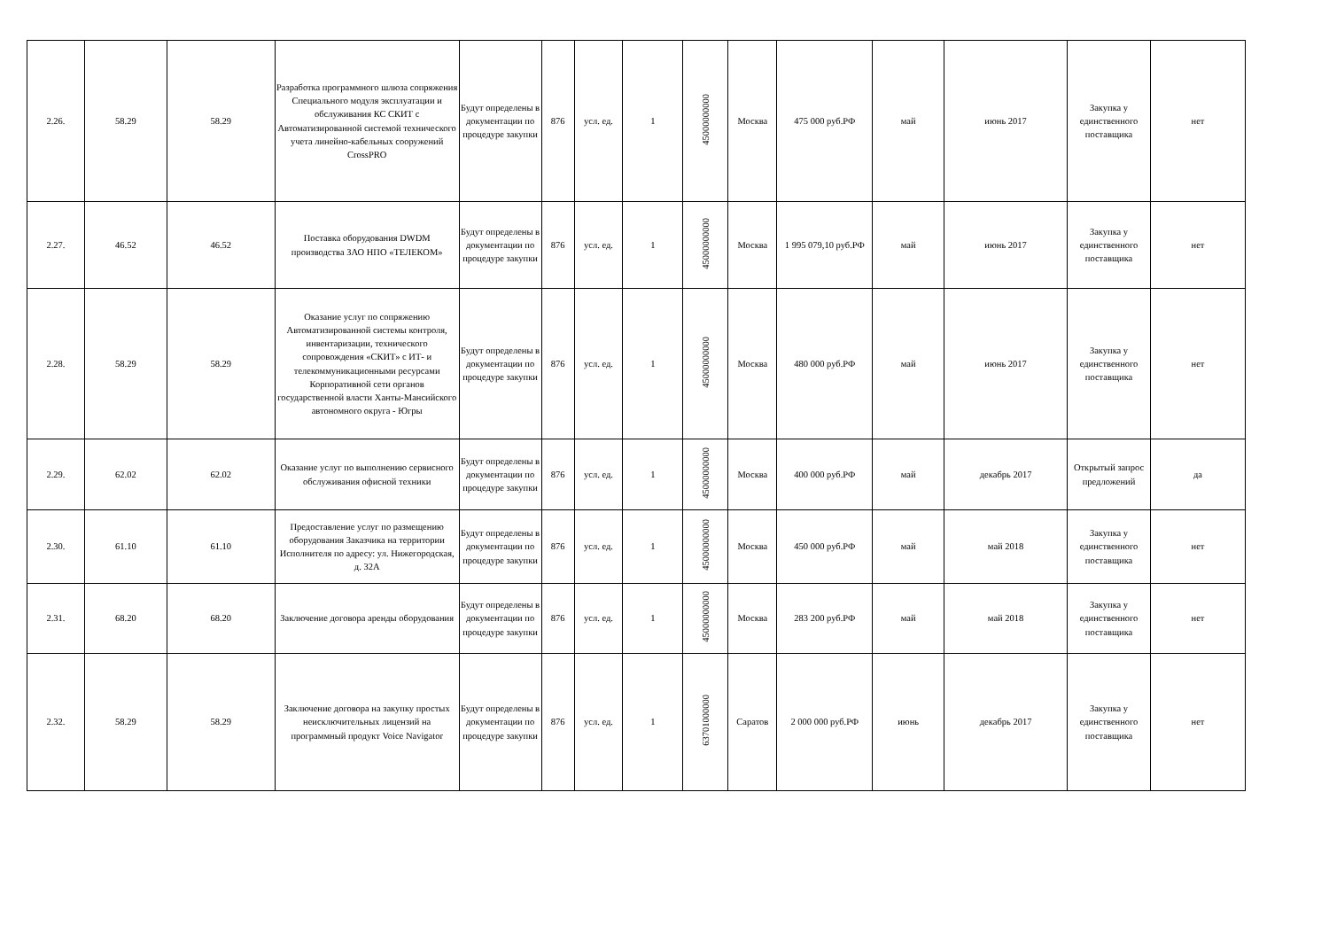| 2.26. | 58.29 | 58.29 | Разработка программного шлюза сопряжения Специального модуля эксплуатации и обслуживания КС СКИТ с Автоматизированной системой технического учета линейно-кабельных сооружений CrossPRO | Будут определены в документации по процедуре закупки | 876 | усл. ед. | 1 | 45000000000 | Москва | 475 000 руб.РФ | май | июнь 2017 | Закупка у единственного поставщика | нет |
| 2.27. | 46.52 | 46.52 | Поставка оборудования DWDM производства ЗАО НПО «ТЕЛЕКОМ» | Будут определены в документации по процедуре закупки | 876 | усл. ед. | 1 | 45000000000 | Москва | 1 995 079,10 руб.РФ | май | июнь 2017 | Закупка у единственного поставщика | нет |
| 2.28. | 58.29 | 58.29 | Оказание услуг по сопряжению Автоматизированной системы контроля, инвентаризации, технического сопровождения «СКИТ» с ИТ- и телекоммуникационными ресурсами Корпоративной сети органов государственной власти Ханты-Мансийского автономного округа - Югры | Будут определены в документации по процедуре закупки | 876 | усл. ед. | 1 | 45000000000 | Москва | 480 000 руб.РФ | май | июнь 2017 | Закупка у единственного поставщика | нет |
| 2.29. | 62.02 | 62.02 | Оказание услуг по выполнению сервисного обслуживания офисной техники | Будут определены в документации по процедуре закупки | 876 | усл. ед. | 1 | 45000000000 | Москва | 400 000 руб.РФ | май | декабрь 2017 | Открытый запрос предложений | да |
| 2.30. | 61.10 | 61.10 | Предоставление услуг по размещению оборудования Заказчика на территории Исполнителя по адресу: ул. Нижегородская, д. 32А | Будут определены в документации по процедуре закупки | 876 | усл. ед. | 1 | 45000000000 | Москва | 450 000 руб.РФ | май | май 2018 | Закупка у единственного поставщика | нет |
| 2.31. | 68.20 | 68.20 | Заключение договора аренды оборудования | Будут определены в документации по процедуре закупки | 876 | усл. ед. | 1 | 45000000000 | Москва | 283 200 руб.РФ | май | май 2018 | Закупка у единственного поставщика | нет |
| 2.32. | 58.29 | 58.29 | Заключение договора на закупку простых неисключительных лицензий на программный продукт Voice Navigator | Будут определены в документации по процедуре закупки | 876 | усл. ед. | 1 | 63701000000 | Саратов | 2 000 000 руб.РФ | июнь | декабрь 2017 | Закупка у единственного поставщика | нет |